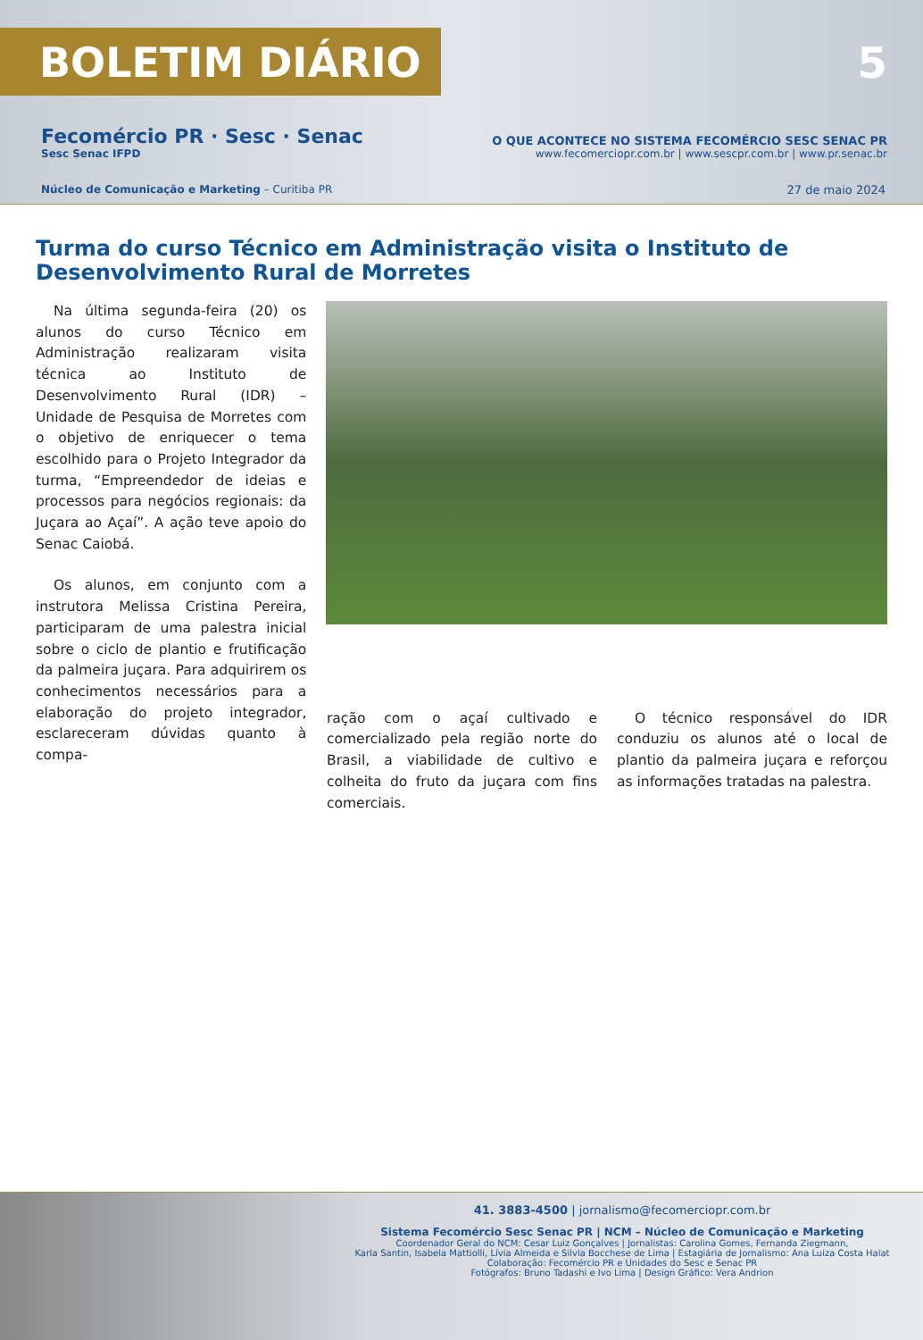BOLETIM DIÁRIO
5
Fecomércio PR · Sesc · Senac
Sesc Senac IFPD
O QUE ACONTECE NO SISTEMA FECOMÉRCIO SESC SENAC PR
www.fecomerciopr.com.br | www.sescpr.com.br | www.pr.senac.br
Núcleo de Comunicação e Marketing – Curitiba PR
27 de maio 2024
Turma do curso Técnico em Administração visita o Instituto de Desenvolvimento Rural de Morretes
Na última segunda-feira (20) os alunos do curso Técnico em Administração realizaram visita técnica ao Instituto de Desenvolvimento Rural (IDR) – Unidade de Pesquisa de Morretes com o objetivo de enriquecer o tema escolhido para o Projeto Integrador da turma, “Empreendedor de ideias e processos para negócios regionais: da Juçara ao Açaí”. A ação teve apoio do Senac Caiobá.
Os alunos, em conjunto com a instrutora Melissa Cristina Pereira, participaram de uma palestra inicial sobre o ciclo de plantio e frutificação da palmeira juçara. Para adquirirem os conhecimentos necessários para a elaboração do projeto integrador, esclareceram dúvidas quanto à compa-
ração com o açaí cultivado e comercializado pela região norte do Brasil, a viabilidade de cultivo e colheita do fruto da juçara com fins comerciais.
O técnico responsável do IDR conduziu os alunos até o local de plantio da palmeira juçara e reforçou as informações tratadas na palestra.
41. 3883-4500 | jornalismo@fecomerciopr.com.br
Sistema Fecomércio Sesc Senac PR | NCM – Núcleo de Comunicação e Marketing
Coordenador Geral do NCM: Cesar Luiz Gonçalves | Jornalistas: Carolina Gomes, Fernanda Ziegmann,
Karla Santin, Isabela Mattiolli, Lívia Almeida e Silvia Bocchese de Lima | Estagiária de Jornalismo: Ana Luiza Costa Halat
Colaboração: Fecomércio PR e Unidades do Sesc e Senac PR
Fotógrafos: Bruno Tadashi e Ivo Lima | Design Gráfico: Vera Andrion